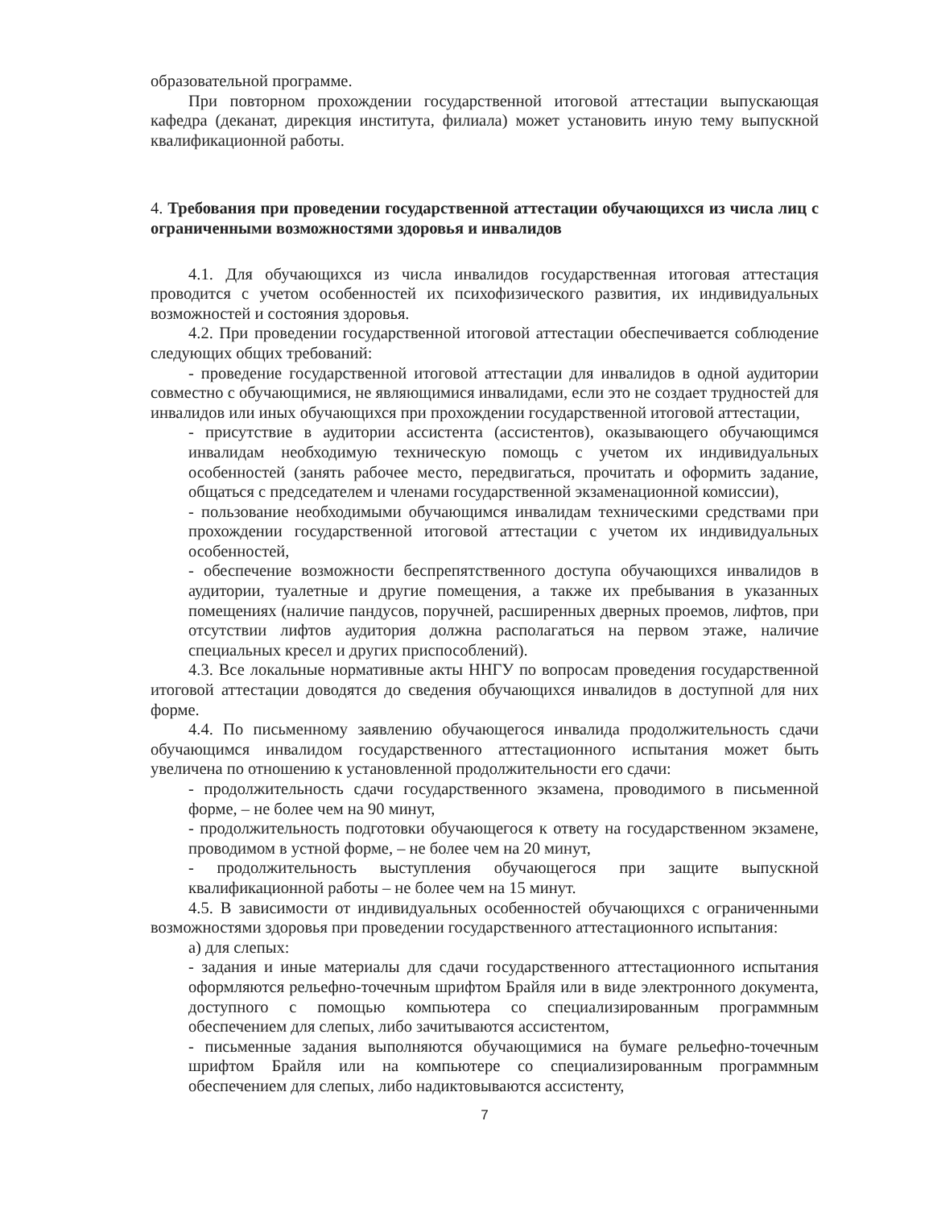образовательной программе.
При повторном прохождении государственной итоговой аттестации выпускающая кафедра (деканат, дирекция института, филиала) может установить иную тему выпускной квалификационной работы.
4. Требования при проведении государственной аттестации обучающихся из числа лиц с ограниченными возможностями здоровья и инвалидов
4.1. Для обучающихся из числа инвалидов государственная итоговая аттестация проводится с учетом особенностей их психофизического развития, их индивидуальных возможностей и состояния здоровья.
4.2. При проведении государственной итоговой аттестации обеспечивается соблюдение следующих общих требований:
- проведение государственной итоговой аттестации для инвалидов в одной аудитории совместно с обучающимися, не являющимися инвалидами, если это не создает трудностей для инвалидов или иных обучающихся при прохождении государственной итоговой аттестации,
- присутствие в аудитории ассистента (ассистентов), оказывающего обучающимся инвалидам необходимую техническую помощь с учетом их индивидуальных особенностей (занять рабочее место, передвигаться, прочитать и оформить задание, общаться с председателем и членами государственной экзаменационной комиссии),
- пользование необходимыми обучающимся инвалидам техническими средствами при прохождении государственной итоговой аттестации с учетом их индивидуальных особенностей,
- обеспечение возможности беспрепятственного доступа обучающихся инвалидов в аудитории, туалетные и другие помещения, а также их пребывания в указанных помещениях (наличие пандусов, поручней, расширенных дверных проемов, лифтов, при отсутствии лифтов аудитория должна располагаться на первом этаже, наличие специальных кресел и других приспособлений).
4.3. Все локальные нормативные акты ННГУ по вопросам проведения государственной итоговой аттестации доводятся до сведения обучающихся инвалидов в доступной для них форме.
4.4. По письменному заявлению обучающегося инвалида продолжительность сдачи обучающимся инвалидом государственного аттестационного испытания может быть увеличена по отношению к установленной продолжительности его сдачи:
- продолжительность сдачи государственного экзамена, проводимого в письменной форме, – не более чем на 90 минут,
- продолжительность подготовки обучающегося к ответу на государственном экзамене, проводимом в устной форме, – не более чем на 20 минут,
- продолжительность выступления обучающегося при защите выпускной квалификационной работы – не более чем на 15 минут.
4.5. В зависимости от индивидуальных особенностей обучающихся с ограниченными возможностями здоровья при проведении государственного аттестационного испытания:
а) для слепых:
- задания и иные материалы для сдачи государственного аттестационного испытания оформляются рельефно-точечным шрифтом Брайля или в виде электронного документа, доступного с помощью компьютера со специализированным программным обеспечением для слепых, либо зачитываются ассистентом,
- письменные задания выполняются обучающимися на бумаге рельефно-точечным шрифтом Брайля или на компьютере со специализированным программным обеспечением для слепых, либо надиктовываются ассистенту,
7